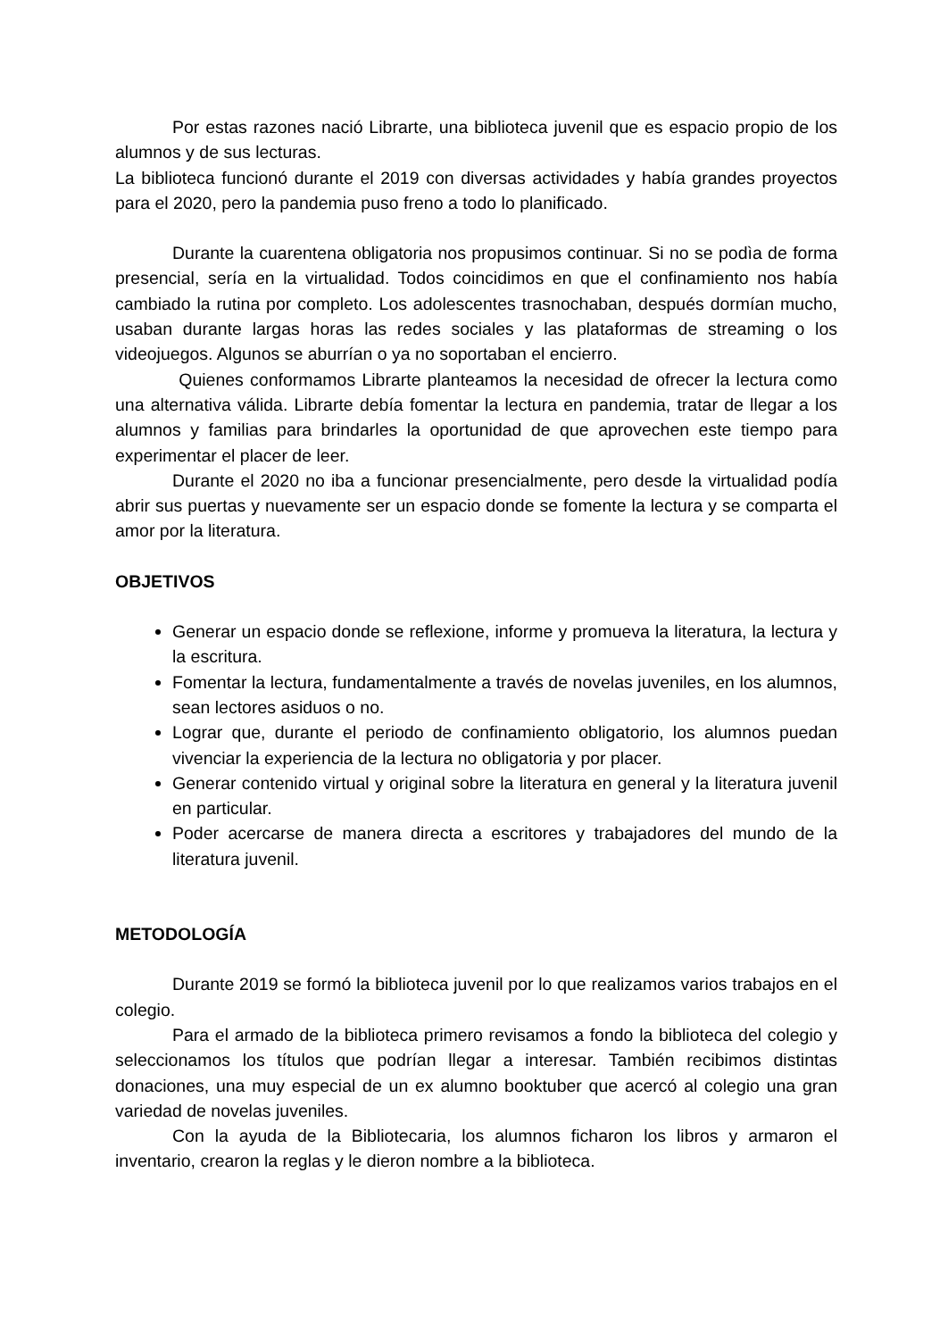Por estas razones nació Librarte, una biblioteca juvenil que es espacio propio de los alumnos y de sus lecturas.
La biblioteca funcionó durante el 2019 con diversas actividades y había grandes proyectos para el 2020, pero la pandemia puso freno a todo lo planificado.
Durante la cuarentena obligatoria nos propusimos continuar. Si no se podìa de forma presencial, sería en la virtualidad. Todos coincidimos en que el confinamiento nos había cambiado la rutina por completo. Los adolescentes trasnochaban, después dormían mucho, usaban durante largas horas las redes sociales y las plataformas de streaming o los videojuegos. Algunos se aburrían o ya no soportaban el encierro.
Quienes conformamos Librarte planteamos la necesidad de ofrecer la lectura como una alternativa válida. Librarte debía fomentar la lectura en pandemia, tratar de llegar a los alumnos y familias para brindarles la oportunidad de que aprovechen este tiempo para experimentar el placer de leer.
Durante el 2020 no iba a funcionar presencialmente, pero desde la virtualidad podía abrir sus puertas y nuevamente ser un espacio donde se fomente la lectura y se comparta el amor por la literatura.
OBJETIVOS
Generar un espacio donde se reflexione, informe y promueva la literatura, la lectura y la escritura.
Fomentar la lectura, fundamentalmente a través de novelas juveniles, en los alumnos, sean lectores asiduos o no.
Lograr que, durante el periodo de confinamiento obligatorio, los alumnos puedan vivenciar la experiencia de la lectura no obligatoria y por placer.
Generar contenido virtual y original sobre la literatura en general y la literatura juvenil en particular.
Poder acercarse de manera directa a escritores y trabajadores del mundo de la literatura juvenil.
METODOLOGÍA
Durante 2019 se formó la biblioteca juvenil por lo que realizamos varios trabajos en el colegio.
Para el armado de la biblioteca primero revisamos a fondo la biblioteca del colegio y seleccionamos los títulos que podrían llegar a interesar. También recibimos distintas donaciones, una muy especial de un ex alumno booktuber que acercó al colegio una gran variedad de novelas juveniles.
Con la ayuda de la Bibliotecaria, los alumnos ficharon los libros y armaron el inventario, crearon la reglas y le dieron nombre a la biblioteca.